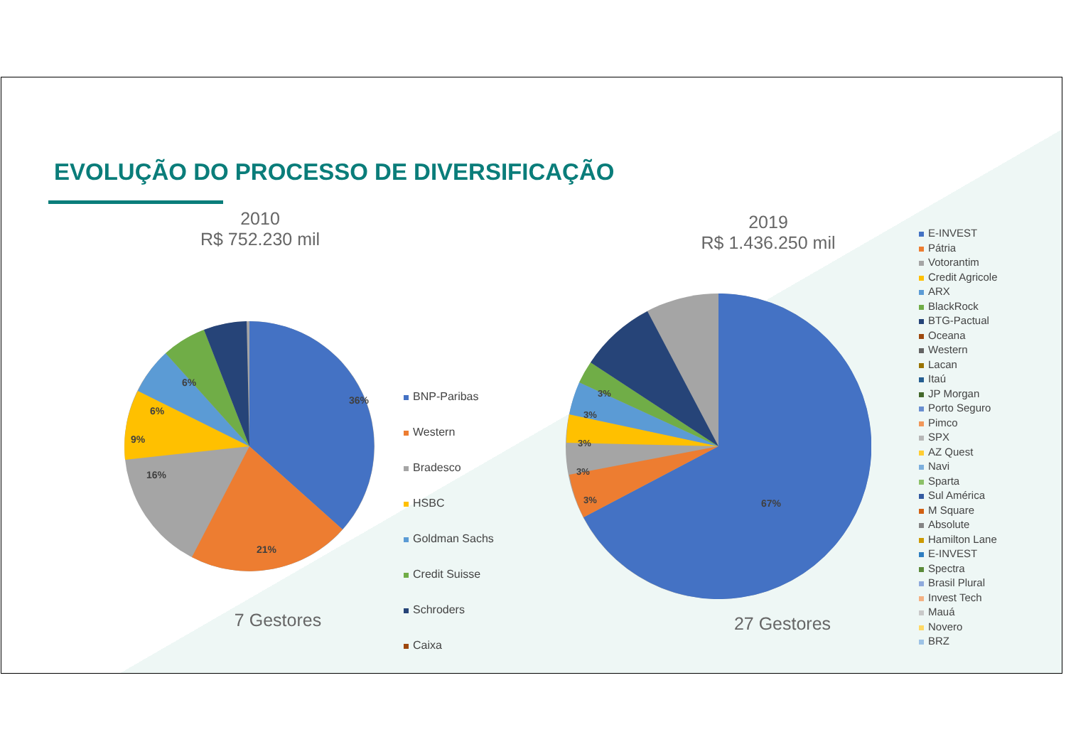EVOLUÇÃO DO PROCESSO DE DIVERSIFICAÇÃO
2010
R$ 752.230 mil
2019
R$ 1.436.250 mil
36%
21%
16%
9%
6%
6%
BNP-Paribas
Western
Bradesco
HSBC
Goldman Sachs
Credit Suisse
Schroders
Caixa
67%
3%
3%
3%
3%
3%
7 Gestores 27 Gestores
E-INVEST
Pátria
Votorantim
Credit Agricole
ARX
BlackRock
BTG-Pactual
Oceana
Western
Lacan
Itaú
JP Morgan
Porto Seguro
Pimco
SPX
AZ Quest
Navi
Sparta
Sul América
M Square
Absolute
Hamilton Lane
E-INVEST
Spectra
Brasil Plural
Invest Tech
Mauá
Novero
BRZ